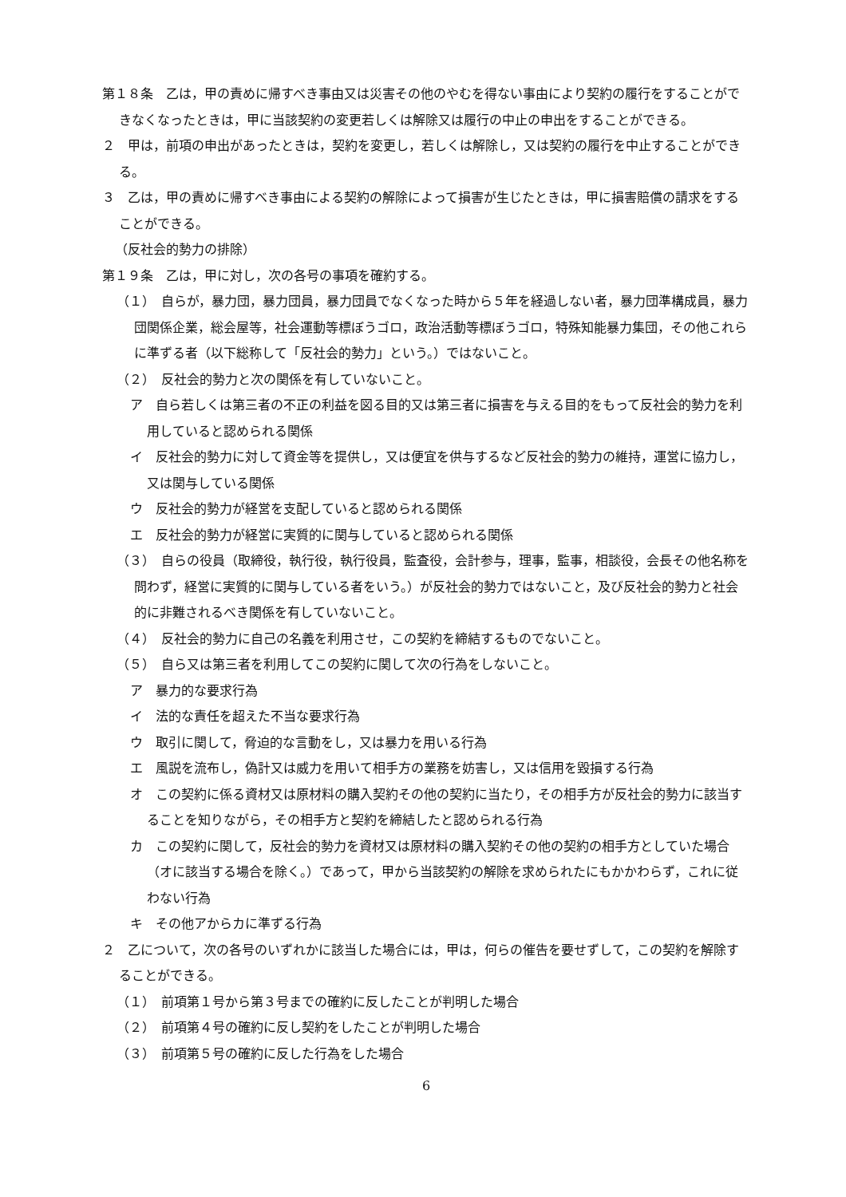第１８条　乙は，甲の責めに帰すべき事由又は災害その他のやむを得ない事由により契約の履行をすることができなくなったときは，甲に当該契約の変更若しくは解除又は履行の中止の申出をすることができる。
２　甲は，前項の申出があったときは，契約を変更し，若しくは解除し，又は契約の履行を中止することができる。
３　乙は，甲の責めに帰すべき事由による契約の解除によって損害が生じたときは，甲に損害賠償の請求をすることができる。
（反社会的勢力の排除）
第１９条　乙は，甲に対し，次の各号の事項を確約する。
（１）　自らが，暴力団，暴力団員，暴力団員でなくなった時から５年を経過しない者，暴力団準構成員，暴力団関係企業，総会屋等，社会運動等標ぼうゴロ，政治活動等標ぼうゴロ，特殊知能暴力集団，その他これらに準ずる者（以下総称して「反社会的勢力」という。）ではないこと。
（２）　反社会的勢力と次の関係を有していないこと。
ア　自ら若しくは第三者の不正の利益を図る目的又は第三者に損害を与える目的をもって反社会的勢力を利用していると認められる関係
イ　反社会的勢力に対して資金等を提供し，又は便宜を供与するなど反社会的勢力の維持，運営に協力し，又は関与している関係
ウ　反社会的勢力が経営を支配していると認められる関係
エ　反社会的勢力が経営に実質的に関与していると認められる関係
（３）　自らの役員（取締役，執行役，執行役員，監査役，会計参与，理事，監事，相談役，会長その他名称を問わず，経営に実質的に関与している者をいう。）が反社会的勢力ではないこと，及び反社会的勢力と社会的に非難されるべき関係を有していないこと。
（４）　反社会的勢力に自己の名義を利用させ，この契約を締結するものでないこと。
（５）　自ら又は第三者を利用してこの契約に関して次の行為をしないこと。
ア　暴力的な要求行為
イ　法的な責任を超えた不当な要求行為
ウ　取引に関して，脅迫的な言動をし，又は暴力を用いる行為
エ　風説を流布し，偽計又は威力を用いて相手方の業務を妨害し，又は信用を毀損する行為
オ　この契約に係る資材又は原材料の購入契約その他の契約に当たり，その相手方が反社会的勢力に該当することを知りながら，その相手方と契約を締結したと認められる行為
カ　この契約に関して，反社会的勢力を資材又は原材料の購入契約その他の契約の相手方としていた場合（オに該当する場合を除く。）であって，甲から当該契約の解除を求められたにもかかわらず，これに従わない行為
キ　その他アからカに準ずる行為
２　乙について，次の各号のいずれかに該当した場合には，甲は，何らの催告を要せずして，この契約を解除することができる。
（１）　前項第１号から第３号までの確約に反したことが判明した場合
（２）　前項第４号の確約に反し契約をしたことが判明した場合
（３）　前項第５号の確約に反した行為をした場合
6